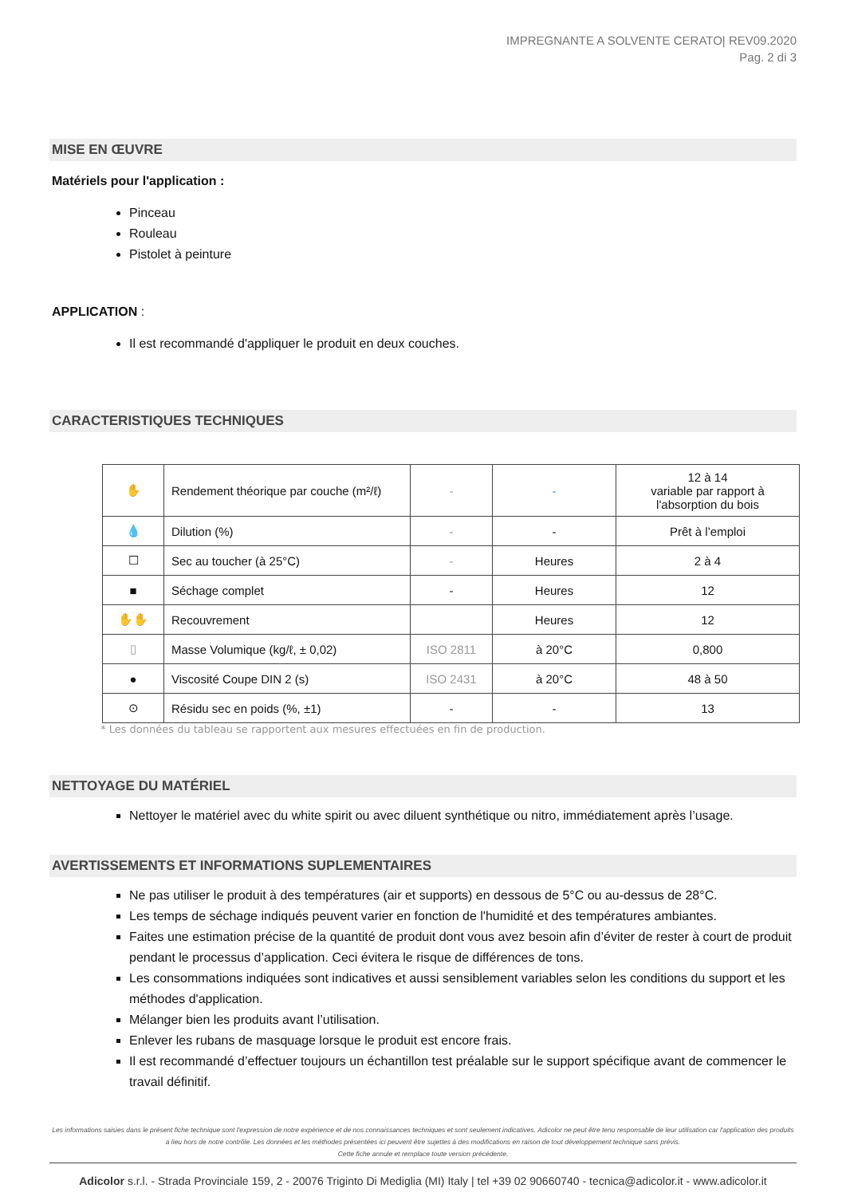IMPREGNANTE A SOLVENTE CERATO| REV09.2020
Pag. 2 di 3
MISE EN ŒUVRE
Matériels pour l'application :
Pinceau
Rouleau
Pistolet à peinture
APPLICATION :
Il est recommandé d'appliquer le produit en deux couches.
CARACTERISTIQUES TECHNIQUES
| ✋ | Rendement théorique par couche (m²/ℓ) | - | - | 12 à 14 variable par rapport à l'absorption du bois |
| 💧 | Dilution (%) | - | - | Prêt à l’emploi |
| ☐ | Sec au toucher (à 25°C) | - | Heures | 2 à 4 |
| ■ | Séchage complet | - | Heures | 12 |
| ✋✋ | Recouvrement | | Heures | 12 |
| ▯ | Masse Volumique (kg/ℓ, ± 0,02) | ISO 2811 | à 20°C | 0,800 |
| ● | Viscosité Coupe DIN 2 (s) | ISO 2431 | à 20°C | 48 à 50 |
| ⊙ | Résidu sec en poids (%, ±1) | - | - | 13 |
* Les données du tableau se rapportent aux mesures effectuées en fin de production.
NETTOYAGE DU MATÉRIEL
Nettoyer le matériel avec du white spirit ou avec diluent synthétique ou nitro, immédiatement après l’usage.
AVERTISSEMENTS ET INFORMATIONS SUPLEMENTAIRES
Ne pas utiliser le produit à des températures (air et supports) en dessous de 5°C ou au-dessus de 28°C.
Les temps de séchage indiqués peuvent varier en fonction de l'humidité et des températures ambiantes.
Faites une estimation précise de la quantité de produit dont vous avez besoin afin d’éviter de rester à court de produit pendant le processus d’application. Ceci évitera le risque de différences de tons.
Les consommations indiquées sont indicatives et aussi sensiblement variables selon les conditions du support et les méthodes d'application.
Mélanger bien les produits avant l’utilisation.
Enlever les rubans de masquage lorsque le produit est encore frais.
Il est recommandé d’effectuer toujours un échantillon test préalable sur le support spécifique avant de commencer le travail définitif.
Les informations saisies dans le présent fiche technique sont l'expression de notre expérience et de nos connaissances techniques et sont seulement indicatives. Adicolor ne peut être tenu responsable de leur utilisation car l'application des produits a lieu hors de notre contrôle. Les données et les méthodes présentées ici peuvent être sujettes à des modifications en raison de tout développement technique sans prévis.
Cette fiche annule et remplace toute version précédente.
Adicolor s.r.l. - Strada Provinciale 159, 2 - 20076 Triginto Di Mediglia (MI) Italy | tel +39 02 90660740 - tecnica@adicolor.it - www.adicolor.it